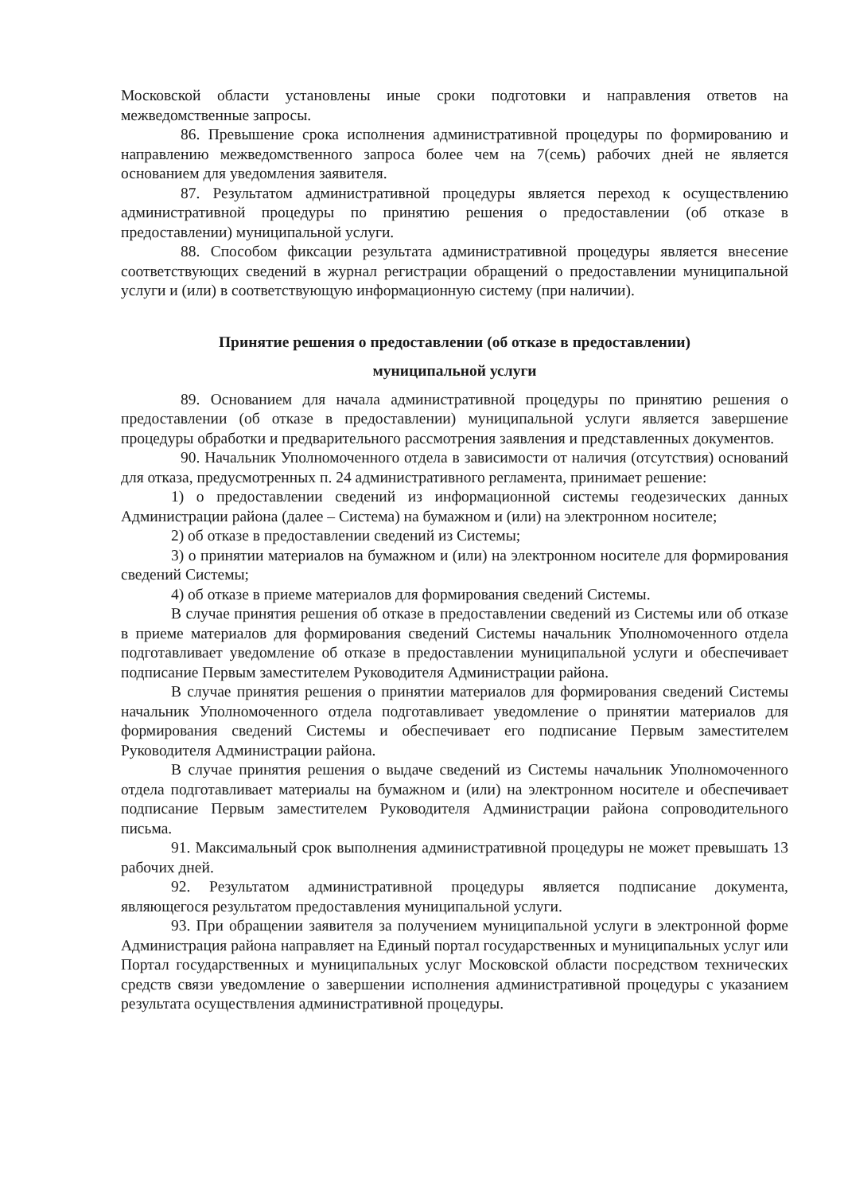Московской области установлены иные сроки подготовки и направления ответов на межведомственные запросы.
86. Превышение срока исполнения административной процедуры по формированию и направлению межведомственного запроса более чем на 7(семь) рабочих дней не является основанием для уведомления заявителя.
87. Результатом административной процедуры является переход к осуществлению административной процедуры по принятию решения о предоставлении (об отказе в предоставлении) муниципальной услуги.
88. Способом фиксации результата административной процедуры является внесение соответствующих сведений в журнал регистрации обращений о предоставлении муниципальной услуги и (или) в соответствующую информационную систему (при наличии).
Принятие решения о предоставлении (об отказе в предоставлении)
муниципальной услуги
89. Основанием для начала административной процедуры по принятию решения о предоставлении (об отказе в предоставлении) муниципальной услуги является завершение процедуры обработки и предварительного рассмотрения заявления и представленных документов.
90. Начальник Уполномоченного отдела в зависимости от наличия (отсутствия) оснований для отказа, предусмотренных п. 24 административного регламента, принимает решение:
1) о предоставлении сведений из информационной системы геодезических данных Администрации района (далее – Система) на бумажном и (или) на электронном носителе;
2) об отказе в предоставлении сведений из Системы;
3) о принятии материалов на бумажном и (или) на электронном носителе для формирования сведений Системы;
4) об отказе в приеме материалов для формирования сведений Системы.
В случае принятия решения об отказе в предоставлении сведений из Системы или об отказе в приеме материалов для формирования сведений Системы начальник Уполномоченного отдела подготавливает уведомление об отказе в предоставлении муниципальной услуги и обеспечивает подписание Первым заместителем Руководителя Администрации района.
В случае принятия решения о принятии материалов для формирования сведений Системы начальник Уполномоченного отдела подготавливает уведомление о принятии материалов для формирования сведений Системы и обеспечивает его подписание Первым заместителем Руководителя Администрации района.
В случае принятия решения о выдаче сведений из Системы начальник Уполномоченного отдела подготавливает материалы на бумажном и (или) на электронном носителе и обеспечивает подписание Первым заместителем Руководителя Администрации района сопроводительного письма.
91. Максимальный срок выполнения административной процедуры не может превышать 13 рабочих дней.
92. Результатом административной процедуры является подписание документа, являющегося результатом предоставления муниципальной услуги.
93. При обращении заявителя за получением муниципальной услуги в электронной форме Администрация района направляет на Единый портал государственных и муниципальных услуг или Портал государственных и муниципальных услуг Московской области посредством технических средств связи уведомление о завершении исполнения административной процедуры с указанием результата осуществления административной процедуры.